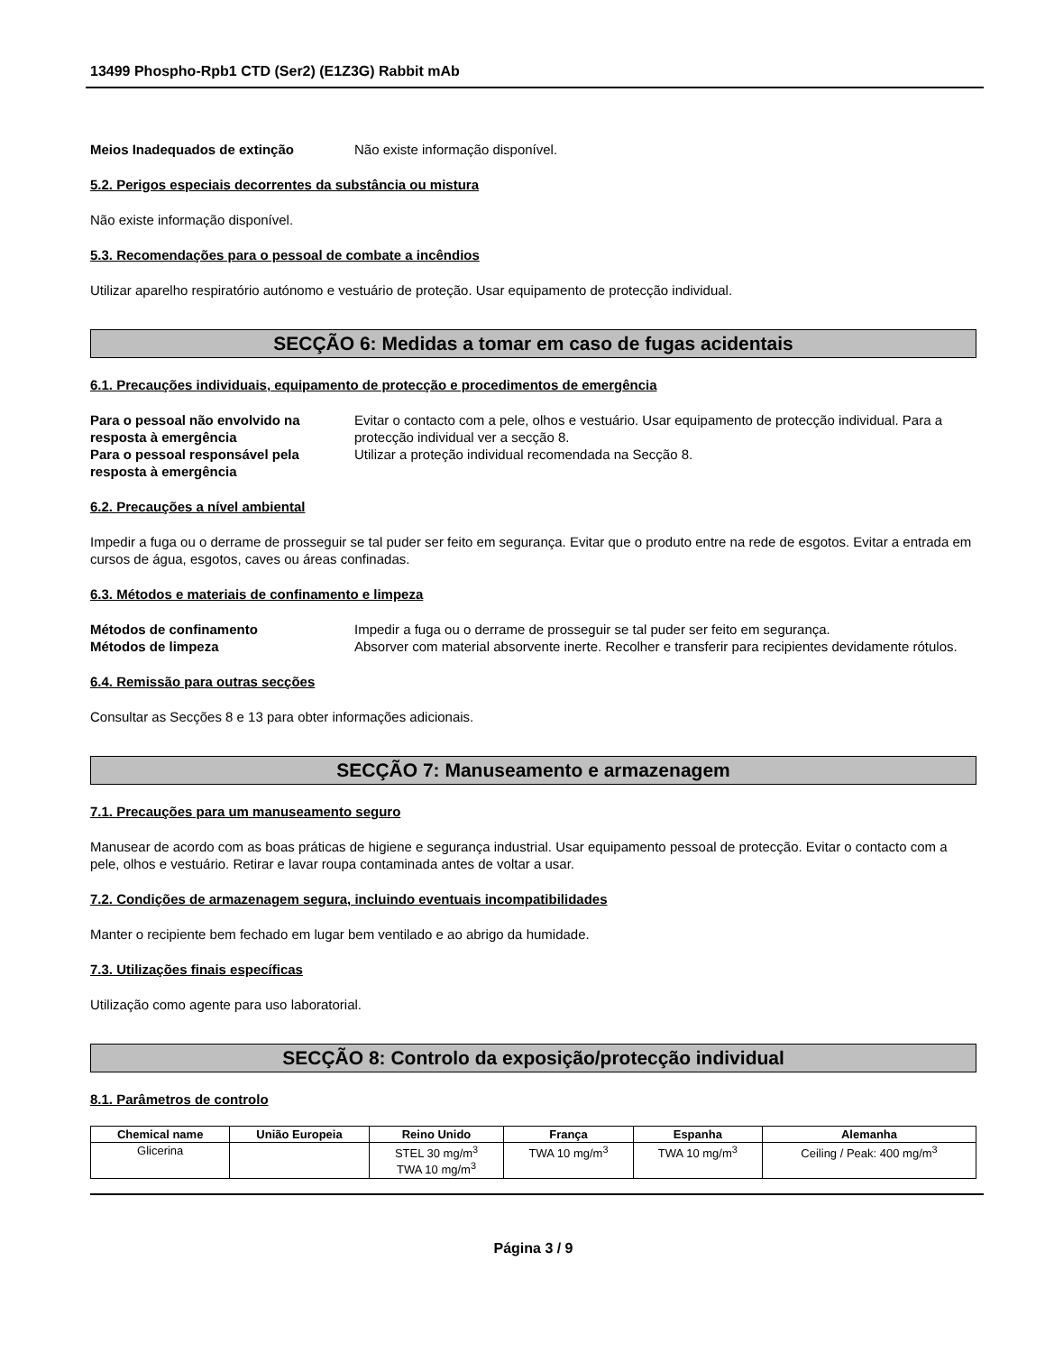13499 Phospho-Rpb1 CTD (Ser2) (E1Z3G) Rabbit mAb
Meios Inadequados de extinção Não existe informação disponível.
5.2. Perigos especiais decorrentes da substância ou mistura
Não existe informação disponível.
5.3. Recomendações para o pessoal de combate a incêndios
Utilizar aparelho respiratório autónomo e vestuário de proteção. Usar equipamento de protecção individual.
SECÇÃO 6: Medidas a tomar em caso de fugas acidentais
6.1. Precauções individuais, equipamento de protecção e procedimentos de emergência
Para o pessoal não envolvido na resposta à emergência
Evitar o contacto com a pele, olhos e vestuário. Usar equipamento de protecção individual. Para a protecção individual ver a secção 8.
Para o pessoal responsável pela resposta à emergência
Utilizar a proteção individual recomendada na Secção 8.
6.2. Precauções a nível ambiental
Impedir a fuga ou o derrame de prosseguir se tal puder ser feito em segurança. Evitar que o produto entre na rede de esgotos. Evitar a entrada em cursos de água, esgotos, caves ou áreas confinadas.
6.3. Métodos e materiais de confinamento e limpeza
Métodos de confinamento Impedir a fuga ou o derrame de prosseguir se tal puder ser feito em segurança.
Métodos de limpeza Absorver com material absorvente inerte. Recolher e transferir para recipientes devidamente rótulos.
6.4. Remissão para outras secções
Consultar as Secções 8 e 13 para obter informações adicionais.
SECÇÃO 7: Manuseamento e armazenagem
7.1. Precauções para um manuseamento seguro
Manusear de acordo com as boas práticas de higiene e segurança industrial. Usar equipamento pessoal de protecção. Evitar o contacto com a pele, olhos e vestuário. Retirar e lavar roupa contaminada antes de voltar a usar.
7.2. Condições de armazenagem segura, incluindo eventuais incompatibilidades
Manter o recipiente bem fechado em lugar bem ventilado e ao abrigo da humidade.
7.3. Utilizações finais específicas
Utilização como agente para uso laboratorial.
SECÇÃO 8: Controlo da exposição/protecção individual
8.1. Parâmetros de controlo
| Chemical name | União Europeia | Reino Unido | França | Espanha | Alemanha |
| --- | --- | --- | --- | --- | --- |
| Glicerina | | STEL 30 mg/m<sup>3</sup> TWA 10 mg/m<sup>3</sup> | TWA 10 mg/m<sup>3</sup> | TWA 10 mg/m<sup>3</sup> | Ceiling / Peak: 400 mg/m<sup>3</sup> |
Página 3 / 9